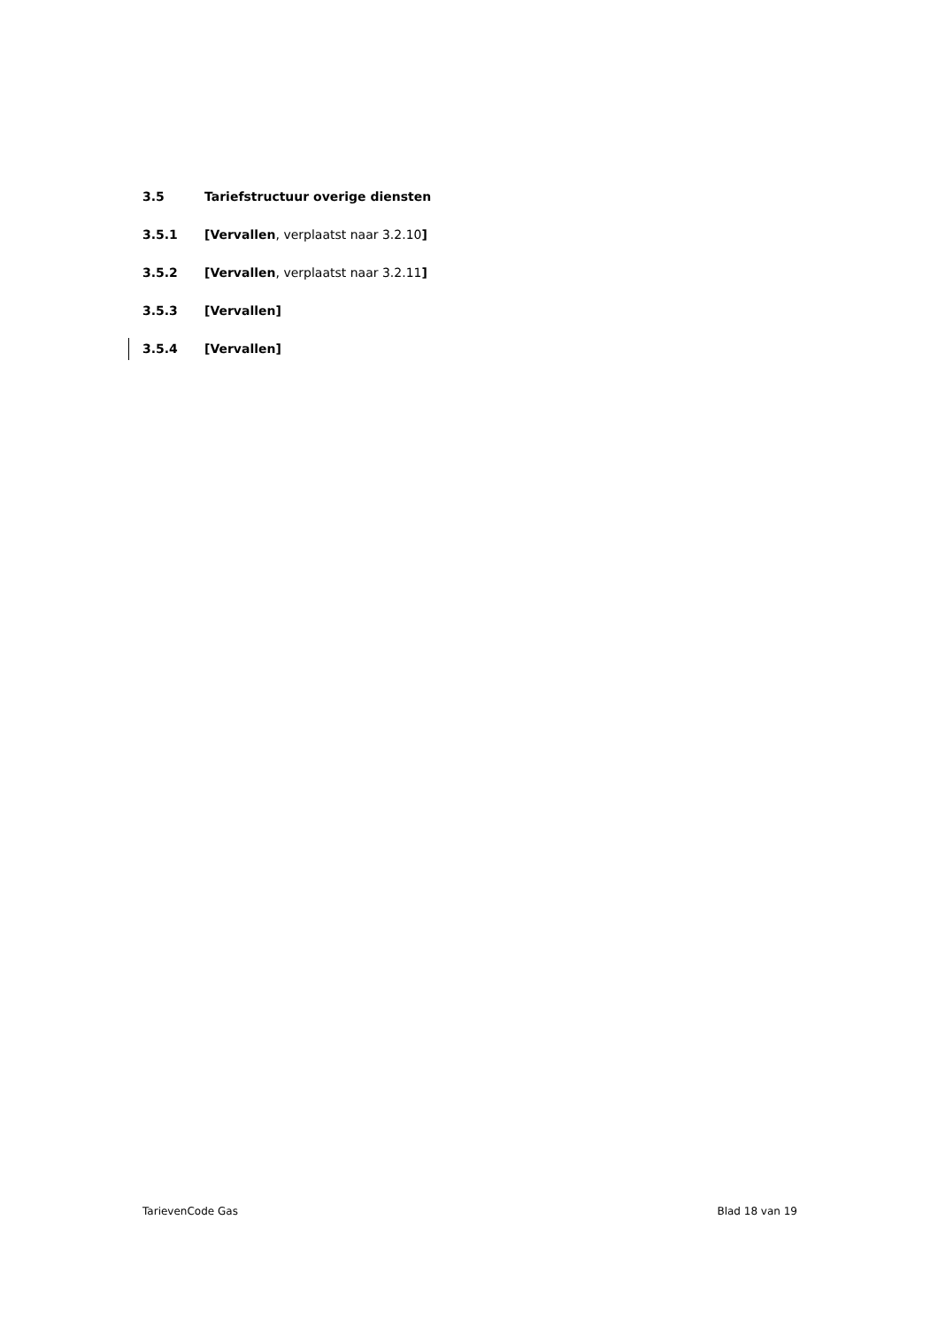3.5 Tariefstructuur overige diensten
3.5.1 [Vervallen, verplaatst naar 3.2.10]
3.5.2 [Vervallen, verplaatst naar 3.2.11]
3.5.3 [Vervallen]
3.5.4 [Vervallen]
TarievenCode Gas Blad 18 van 19